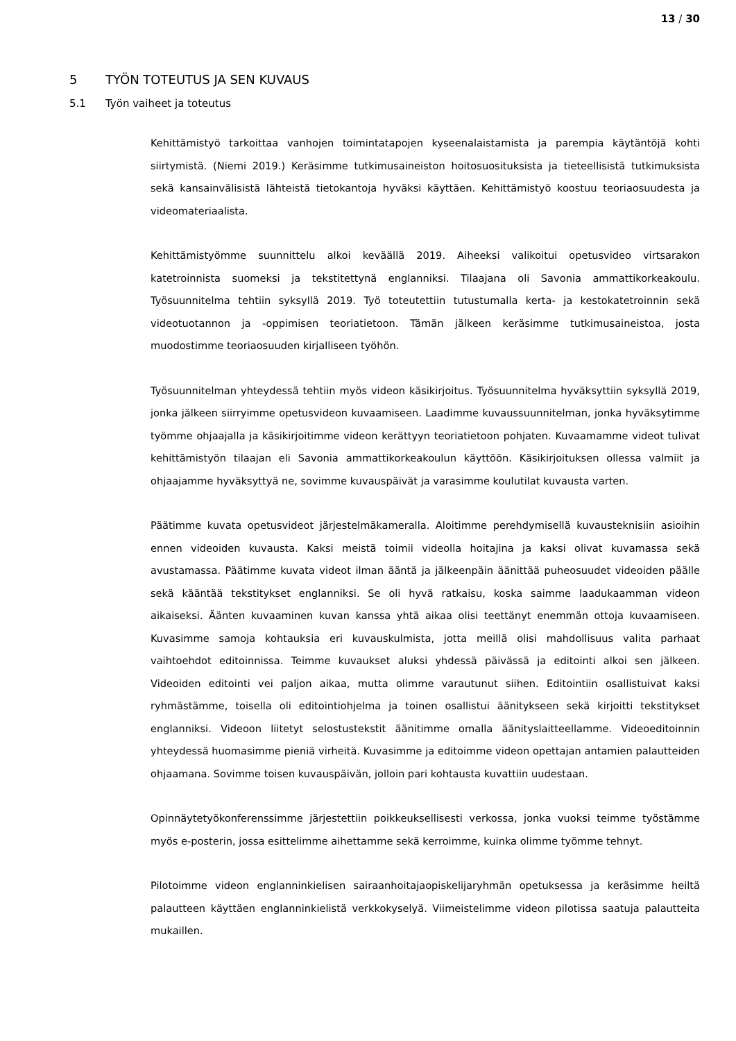13 / 30
5 TYÖN TOTEUTUS JA SEN KUVAUS
5.1 Työn vaiheet ja toteutus
Kehittämistyö tarkoittaa vanhojen toimintatapojen kyseenalaistamista ja parempia käytäntöjä kohti siirtymistä. (Niemi 2019.) Keräsimme tutkimusaineiston hoitosuosituksista ja tieteellisistä tutkimuksista sekä kansainvälisistä lähteistä tietokantoja hyväksi käyttäen. Kehittämistyö koostuu teoriaosuudesta ja videomateriaalista.
Kehittämistyömme suunnittelu alkoi keväällä 2019. Aiheeksi valikoitui opetusvideo virtsarakon katetroinnista suomeksi ja tekstitettynä englanniksi. Tilaajana oli Savonia ammattikorkeakoulu. Työsuunnitelma tehtiin syksyllä 2019. Työ toteutettiin tutustumalla kerta- ja kestokatetroinnin sekä videotuotannon ja -oppimisen teoriatietoon. Tämän jälkeen keräsimme tutkimusaineistoa, josta muodostimme teoriaosuuden kirjalliseen työhön.
Työsuunnitelman yhteydessä tehtiin myös videon käsikirjoitus. Työsuunnitelma hyväksyttiin syksyllä 2019, jonka jälkeen siirryimme opetusvideon kuvaamiseen. Laadimme kuvaussuunnitelman, jonka hyväksytimme työmme ohjaajalla ja käsikirjoitimme videon kerättyyn teoriatietoon pohjaten. Kuvaamamme videot tulivat kehittämistyön tilaajan eli Savonia ammattikorkeakoulun käyttöön. Käsikirjoituksen ollessa valmiit ja ohjaajamme hyväksyttyä ne, sovimme kuvauspäivät ja varasimme koulutilat kuvausta varten.
Päätimme kuvata opetusvideot järjestelmäkameralla. Aloitimme perehdymisellä kuvausteknisiin asioihin ennen videoiden kuvausta. Kaksi meistä toimii videolla hoitajina ja kaksi olivat kuvamassa sekä avustamassa. Päätimme kuvata videot ilman ääntä ja jälkeenpäin äänittää puheosuudet videoiden päälle sekä kääntää tekstitykset englanniksi. Se oli hyvä ratkaisu, koska saimme laadukaamman videon aikaiseksi. Äänten kuvaaminen kuvan kanssa yhtä aikaa olisi teettänyt enemmän ottoja kuvaamiseen. Kuvasimme samoja kohtauksia eri kuvauskulmista, jotta meillä olisi mahdollisuus valita parhaat vaihtoehdot editoinnissa. Teimme kuvaukset aluksi yhdessä päivässä ja editointi alkoi sen jälkeen. Videoiden editointi vei paljon aikaa, mutta olimme varautunut siihen. Editointiin osallistuivat kaksi ryhmästämme, toisella oli editointiohjelma ja toinen osallistui äänitykseen sekä kirjoitti tekstitykset englanniksi. Videoon liitetyt selostustekstit äänitimme omalla äänityslaitteellamme. Videoeditoinnin yhteydessä huomasimme pieniä virheitä. Kuvasimme ja editoimme videon opettajan antamien palautteiden ohjaamana. Sovimme toisen kuvauspäivän, jolloin pari kohtausta kuvattiin uudestaan.
Opinnäytetyökonferenssimme järjestettiin poikkeuksellisesti verkossa, jonka vuoksi teimme työstämme myös e-posterin, jossa esittelimme aihettamme sekä kerroimme, kuinka olimme työmme tehnyt.
Pilotoimme videon englanninkielisen sairaanhoitajaopiskelijaryhmän opetuksessa ja keräsimme heiltä palautteen käyttäen englanninkielistä verkkokyselyä. Viimeistelimme videon pilotissa saatuja palautteita mukaillen.